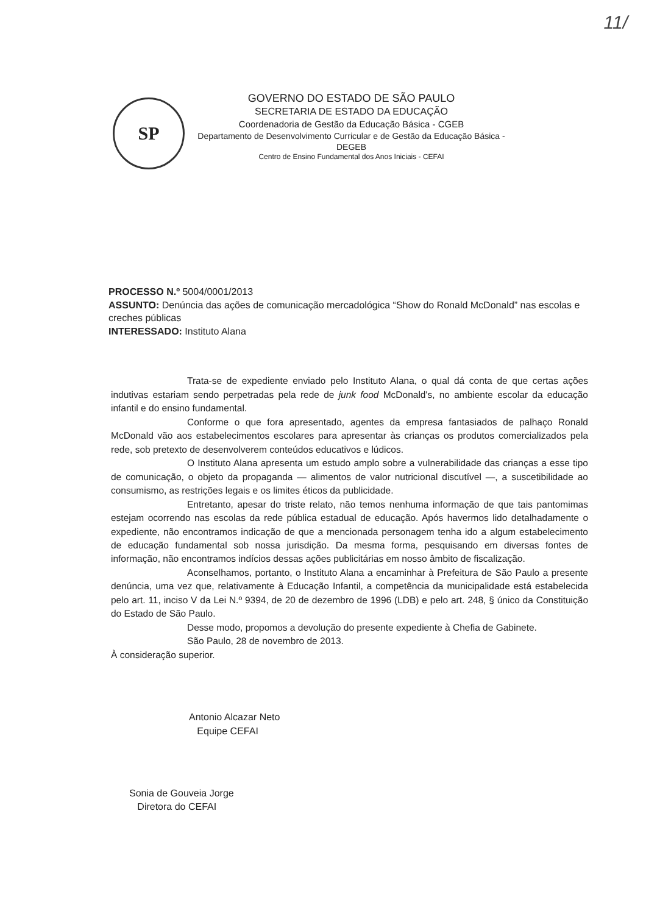11/
SP
GOVERNO DO ESTADO DE SÃO PAULO
SECRETARIA DE ESTADO DA EDUCAÇÃO
Coordenadoria de Gestão da Educação Básica - CGEB
Departamento de Desenvolvimento Curricular e de Gestão da Educação Básica - DEGEB
Centro de Ensino Fundamental dos Anos Iniciais - CEFAI
PROCESSO N.º 5004/0001/2013
ASSUNTO: Denúncia das ações de comunicação mercadológica “Show do Ronald McDonald” nas escolas e creches públicas
INTERESSADO: Instituto Alana
Trata-se de expediente enviado pelo Instituto Alana, o qual dá conta de que certas ações indutivas estariam sendo perpetradas pela rede de junk food McDonald's, no ambiente escolar da educação infantil e do ensino fundamental.
Conforme o que fora apresentado, agentes da empresa fantasiados de palhaço Ronald McDonald vão aos estabelecimentos escolares para apresentar às crianças os produtos comercializados pela rede, sob pretexto de desenvolverem conteúdos educativos e lúdicos.
O Instituto Alana apresenta um estudo amplo sobre a vulnerabilidade das crianças a esse tipo de comunicação, o objeto da propaganda — alimentos de valor nutricional discutível —, a suscetibilidade ao consumismo, as restrições legais e os limites éticos da publicidade.
Entretanto, apesar do triste relato, não temos nenhuma informação de que tais pantomimas estejam ocorrendo nas escolas da rede pública estadual de educação. Após havermos lido detalhadamente o expediente, não encontramos indicação de que a mencionada personagem tenha ido a algum estabelecimento de educação fundamental sob nossa jurisdição. Da mesma forma, pesquisando em diversas fontes de informação, não encontramos indícios dessas ações publicitárias em nosso âmbito de fiscalização.
Aconselhamos, portanto, o Instituto Alana a encaminhar à Prefeitura de São Paulo a presente denúncia, uma vez que, relativamente à Educação Infantil, a competência da municipalidade está estabelecida pelo art. 11, inciso V da Lei N.º 9394, de 20 de dezembro de 1996 (LDB) e pelo art. 248, § único da Constituição do Estado de São Paulo.
Desse modo, propomos a devolução do presente expediente à Chefia de Gabinete.
São Paulo, 28 de novembro de 2013.
À consideração superior.
Antonio Alcazar Neto
Equipe CEFAI
Sonia de Gouveia Jorge
Diretora do CEFAI